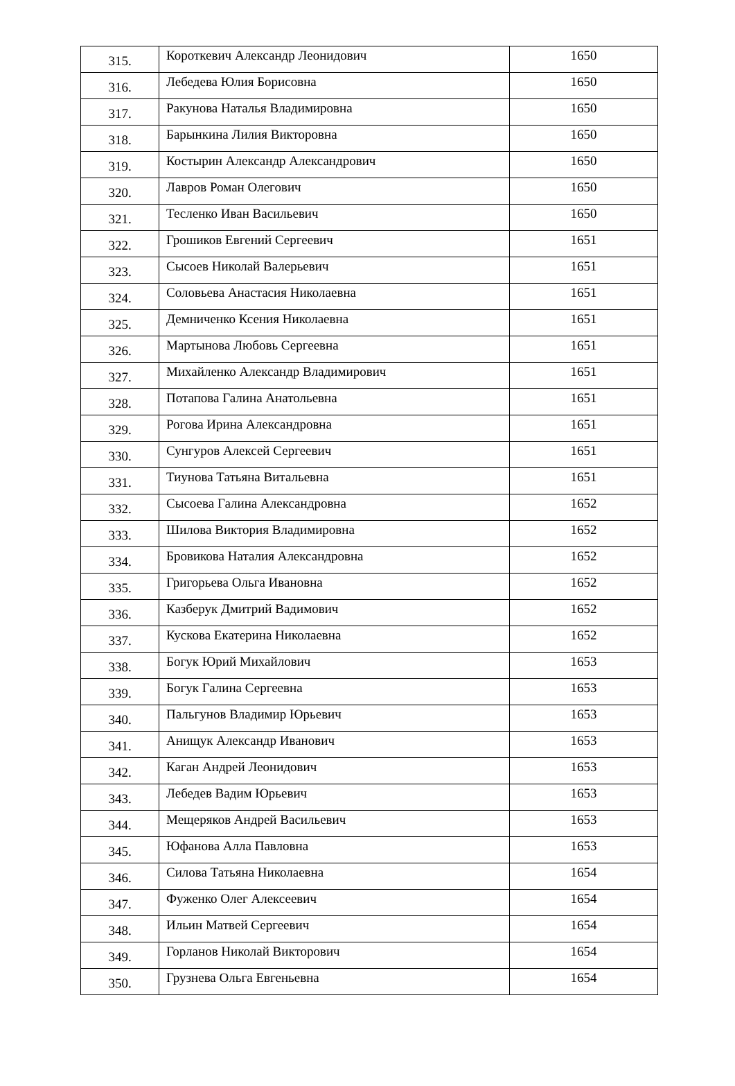| 315. | Короткевич Александр Леонидович | 1650 |
| 316. | Лебедева Юлия Борисовна | 1650 |
| 317. | Ракунова Наталья Владимировна | 1650 |
| 318. | Барынкина Лилия Викторовна | 1650 |
| 319. | Костырин Александр Александрович | 1650 |
| 320. | Лавров Роман Олегович | 1650 |
| 321. | Тесленко Иван Васильевич | 1650 |
| 322. | Грошиков Евгений Сергеевич | 1651 |
| 323. | Сысоев Николай Валерьевич | 1651 |
| 324. | Соловьева Анастасия Николаевна | 1651 |
| 325. | Демниченко Ксения Николаевна | 1651 |
| 326. | Мартынова Любовь Сергеевна | 1651 |
| 327. | Михайленко Александр Владимирович | 1651 |
| 328. | Потапова Галина Анатольевна | 1651 |
| 329. | Рогова Ирина Александровна | 1651 |
| 330. | Сунгуров Алексей Сергеевич | 1651 |
| 331. | Тиунова Татьяна Витальевна | 1651 |
| 332. | Сысоева Галина Александровна | 1652 |
| 333. | Шилова Виктория Владимировна | 1652 |
| 334. | Бровикова Наталия Александровна | 1652 |
| 335. | Григорьева Ольга Ивановна | 1652 |
| 336. | Казберук Дмитрий Вадимович | 1652 |
| 337. | Кускова Екатерина Николаевна | 1652 |
| 338. | Богук Юрий Михайлович | 1653 |
| 339. | Богук Галина Сергеевна | 1653 |
| 340. | Пальгунов Владимир Юрьевич | 1653 |
| 341. | Анищук Александр Иванович | 1653 |
| 342. | Каган Андрей Леонидович | 1653 |
| 343. | Лебедев Вадим Юрьевич | 1653 |
| 344. | Мещеряков Андрей Васильевич | 1653 |
| 345. | Юфанова Алла Павловна | 1653 |
| 346. | Силова Татьяна Николаевна | 1654 |
| 347. | Фуженко Олег Алексеевич | 1654 |
| 348. | Ильин Матвей Сергеевич | 1654 |
| 349. | Горланов Николай Викторович | 1654 |
| 350. | Грузнева Ольга Евгеньевна | 1654 |